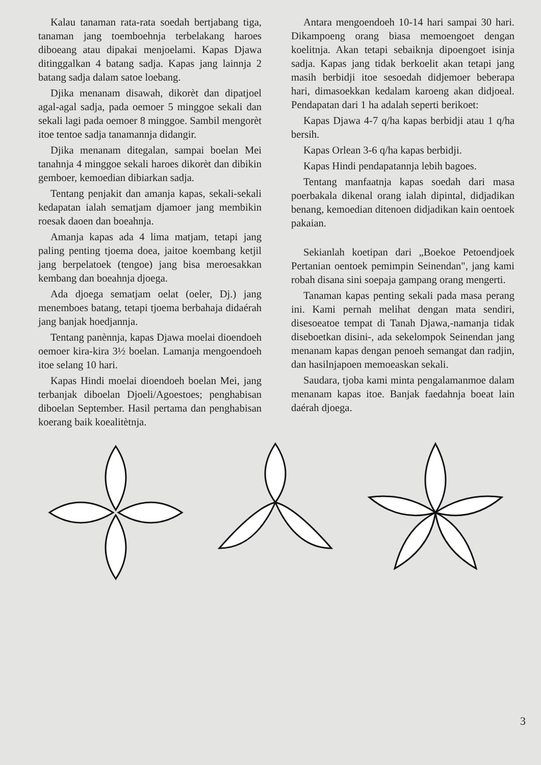Kalau tanaman rata-rata soedah bertjabang tiga, tanaman jang toemboehnja terbelakang haroes diboeang atau dipakai menjoelami. Kapas Djawa ditinggalkan 4 batang sadja. Kapas jang lainnja 2 batang sadja dalam satoe loebang.
Djika menanam disawah, dikorèt dan dipatjoel agal-agal sadja, pada oemoer 5 minggoe sekali dan sekali lagi pada oemoer 8 minggoe. Sambil mengorèt itoe tentoe sadja tanamannja didangir.
Djika menanam ditegalan, sampai boelan Mei tanahnja 4 minggoe sekali haroes dikorèt dan dibikin gemboer, kemoedian dibiarkan sadja.
Tentang penjakit dan amanja kapas, sekali-sekali kedapatan ialah sematjam djamoer jang membikin roesak daoen dan boeahnja.
Amanja kapas ada 4 lima matjam, tetapi jang paling penting tjoema doea, jaitoe koembang ketjil jang berpelatoek (tengoe) jang bisa meroesakkan kembang dan boeahnja djoega.
Ada djoega sematjam oelat (oeler, Dj.) jang menemboes batang, tetapi tjoema berbahaja didaérah jang banjak hoedjannja.
Tentang panènnja, kapas Djawa moelai dioendoeh oemoer kira-kira 3½ boelan. Lamanja mengoendoeh itoe selang 10 hari.
Kapas Hindi moelai dioendoeh boelan Mei, jang terbanjak diboelan Djoeli/Agoestoes; penghabisan diboelan September. Hasil pertama dan penghabisan koerang baik koealitètnja.
Antara mengoendoeh 10-14 hari sampai 30 hari. Dikampoeng orang biasa memoengoet dengan koelitnja. Akan tetapi sebaiknja dipoengoet isinja sadja. Kapas jang tidak berkoelit akan tetapi jang masih berbidji itoe sesoedah didjemoer beberapa hari, dimasoekkan kedalam karoeng akan didjoeal. Pendapatan dari 1 ha adalah seperti berikoet:
Kapas Djawa 4-7 q/ha kapas berbidji atau 1 q/ha bersih.
Kapas Orlean 3-6 q/ha kapas berbidji.
Kapas Hindi pendapatannja lebih bagoes.
Tentang manfaatnja kapas soedah dari masa poerbakala dikenal orang ialah dipintal, didjadikan benang, kemoedian ditenoen didjadikan kain oentoek pakaian.
Sekianlah koetipan dari „Boekoe Petoendjoek Pertanian oentoek pemimpin Seinendan", jang kami robah disana sini soepaja gampang orang mengerti.
Tanaman kapas penting sekali pada masa perang ini. Kami pernah melihat dengan mata sendiri, disesoeatoe tempat di Tanah Djawa,-namanja tidak diseboetkan disini-, ada sekelompok Seinendan jang menanam kapas dengan penoeh semangat dan radjin, dan hasilnjapoen memoeaskan sekali.
Saudara, tjoba kami minta pengalamanmoe dalam menanam kapas itoe. Banjak faedahnja boeat lain daérah djoega.
3